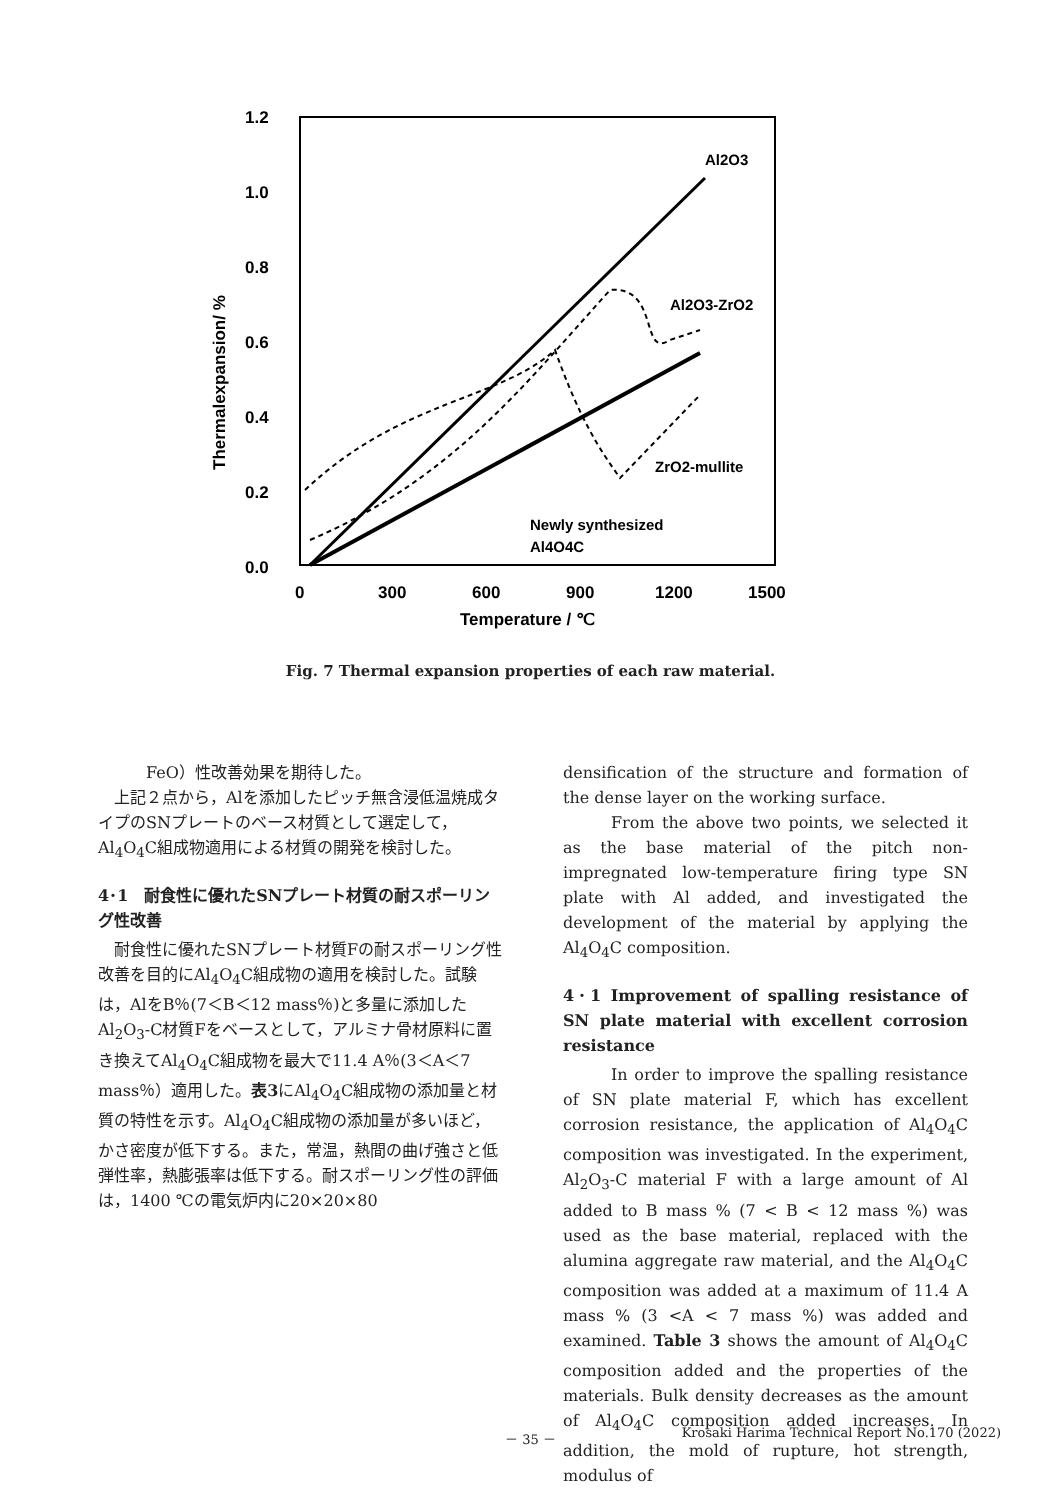1.2
1.0
0.8
0.6
0.4
0.2
0.0
0
300
600
900
1200
1500
Temperature / ℃
Thermalexpansion/ %
Al2O3
Al2O3-ZrO2
ZrO2-mullite
Newly synthesized
Al4O4C
Fig. 7 Thermal expansion properties of each raw material.
FeO）性改善効果を期待した。
上記２点から，Alを添加したピッチ無含浸低温焼成タイプのSNプレートのベース材質として選定して，Al<sub>4</sub>O<sub>4</sub>C組成物適用による材質の開発を検討した。
4･1　耐食性に優れたSNプレート材質の耐スポーリング性改善
耐食性に優れたSNプレート材質Fの耐スポーリング性改善を目的にAl<sub>4</sub>O<sub>4</sub>C組成物の適用を検討した。試験は，AlをB％(7＜B＜12 mass％)と多量に添加したAl<sub>2</sub>O<sub>3</sub>-C材質Fをベースとして，アルミナ骨材原料に置き換えてAl<sub>4</sub>O<sub>4</sub>C組成物を最大で11.4 A％(3＜A＜7 mass％）適用した。表3にAl<sub>4</sub>O<sub>4</sub>C組成物の添加量と材質の特性を示す。Al<sub>4</sub>O<sub>4</sub>C組成物の添加量が多いほど，かさ密度が低下する。また，常温，熱間の曲げ強さと低弾性率，熱膨張率は低下する。耐スポーリング性の評価は，1400 ℃の電気炉内に20×20×80
densification of the structure and formation of the dense layer on the working surface.
From the above two points, we selected it as the base material of the pitch non-impregnated low-temperature firing type SN plate with Al added, and investigated the development of the material by applying the Al<sub>4</sub>O<sub>4</sub>C composition.
4･1 Improvement of spalling resistance of SN plate material with excellent corrosion resistance
In order to improve the spalling resistance of SN plate material F, which has excellent corrosion resistance, the application of Al<sub>4</sub>O<sub>4</sub>C composition was investigated. In the experiment, Al<sub>2</sub>O<sub>3</sub>-C material F with a large amount of Al added to B mass % (7 < B < 12 mass %) was used as the base material, replaced with the alumina aggregate raw material, and the Al<sub>4</sub>O<sub>4</sub>C composition was added at a maximum of 11.4 A mass % (3 <A < 7 mass %) was added and examined. Table 3 shows the amount of Al<sub>4</sub>O<sub>4</sub>C composition added and the properties of the materials. Bulk density decreases as the amount of Al<sub>4</sub>O<sub>4</sub>C composition added increases. In addition, the mold of rupture, hot strength, modulus of
－ 35 － Krosaki Harima Technical Report No.170 (2022)